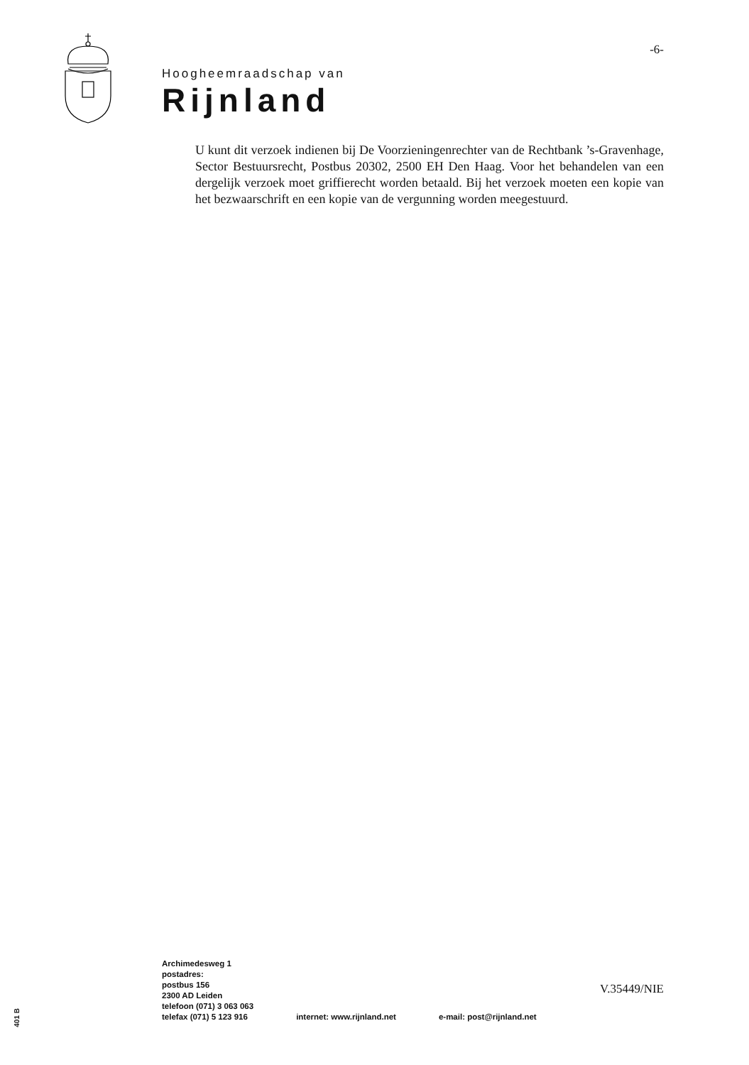-6-
Hoogheemraadschap van
Rijnland
U kunt dit verzoek indienen bij De Voorzieningenrechter van de Rechtbank ’s-Gravenhage, Sector Bestuursrecht, Postbus 20302, 2500 EH Den Haag. Voor het behandelen van een dergelijk verzoek moet griffierecht worden betaald. Bij het verzoek moeten een kopie van het bezwaarschrift en een kopie van de vergunning worden meegestuurd.
Archimedesweg 1
postadres:
postbus 156
2300 AD Leiden
telefoon (071) 3 063 063
telefax (071) 5 123 916
internet: www.rijnland.net
e-mail: post@rijnland.net
V.35449/NIE
401 B